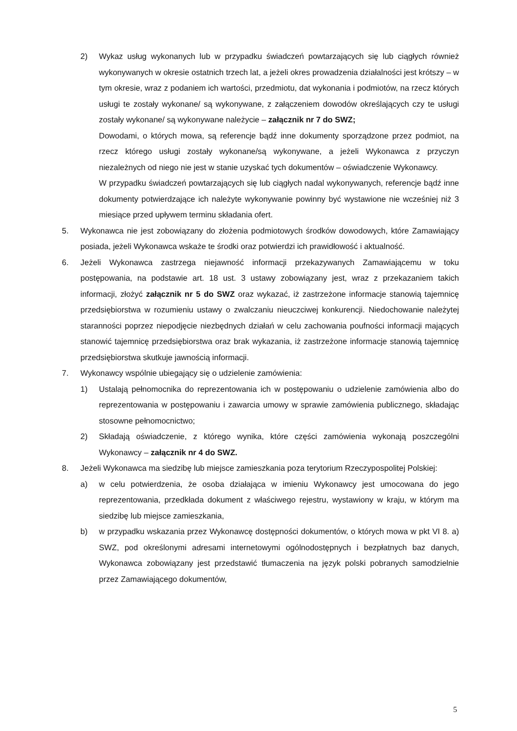2) Wykaz usług wykonanych lub w przypadku świadczeń powtarzających się lub ciągłych również wykonywanych w okresie ostatnich trzech lat, a jeżeli okres prowadzenia działalności jest krótszy – w tym okresie, wraz z podaniem ich wartości, przedmiotu, dat wykonania i podmiotów, na rzecz których usługi te zostały wykonane/ są wykonywane, z załączeniem dowodów określających czy te usługi zostały wykonane/ są wykonywane należycie – załącznik nr 7 do SWZ;
Dowodami, o których mowa, są referencje bądź inne dokumenty sporządzone przez podmiot, na rzecz którego usługi zostały wykonane/są wykonywane, a jeżeli Wykonawca z przyczyn niezależnych od niego nie jest w stanie uzyskać tych dokumentów – oświadczenie Wykonawcy.
W przypadku świadczeń powtarzających się lub ciągłych nadal wykonywanych, referencje bądź inne dokumenty potwierdzające ich należyte wykonywanie powinny być wystawione nie wcześniej niż 3 miesiące przed upływem terminu składania ofert.
5. Wykonawca nie jest zobowiązany do złożenia podmiotowych środków dowodowych, które Zamawiający posiada, jeżeli Wykonawca wskaże te środki oraz potwierdzi ich prawidłowość i aktualność.
6. Jeżeli Wykonawca zastrzega niejawność informacji przekazywanych Zamawiającemu w toku postępowania, na podstawie art. 18 ust. 3 ustawy zobowiązany jest, wraz z przekazaniem takich informacji, złożyć załącznik nr 5 do SWZ oraz wykazać, iż zastrzeżone informacje stanowią tajemnicę przedsiębiorstwa w rozumieniu ustawy o zwalczaniu nieuczciwej konkurencji. Niedochowanie należytej staranności poprzez niepodjęcie niezbędnych działań w celu zachowania poufności informacji mających stanowić tajemnicę przedsiębiorstwa oraz brak wykazania, iż zastrzeżone informacje stanowią tajemnicę przedsiębiorstwa skutkuje jawnością informacji.
7. Wykonawcy wspólnie ubiegający się o udzielenie zamówienia:
1) Ustalają pełnomocnika do reprezentowania ich w postępowaniu o udzielenie zamówienia albo do reprezentowania w postępowaniu i zawarcia umowy w sprawie zamówienia publicznego, składając stosowne pełnomocnictwo;
2) Składają oświadczenie, z którego wynika, które części zamówienia wykonają poszczególni Wykonawcy – załącznik nr 4 do SWZ.
8. Jeżeli Wykonawca ma siedzibę lub miejsce zamieszkania poza terytorium Rzeczypospolitej Polskiej:
a) w celu potwierdzenia, że osoba działająca w imieniu Wykonawcy jest umocowana do jego reprezentowania, przedkłada dokument z właściwego rejestru, wystawiony w kraju, w którym ma siedzibę lub miejsce zamieszkania,
b) w przypadku wskazania przez Wykonawcę dostępności dokumentów, o których mowa w pkt VI 8. a) SWZ, pod określonymi adresami internetowymi ogólnodostępnych i bezpłatnych baz danych, Wykonawca zobowiązany jest przedstawić tłumaczenia na język polski pobranych samodzielnie przez Zamawiającego dokumentów,
5